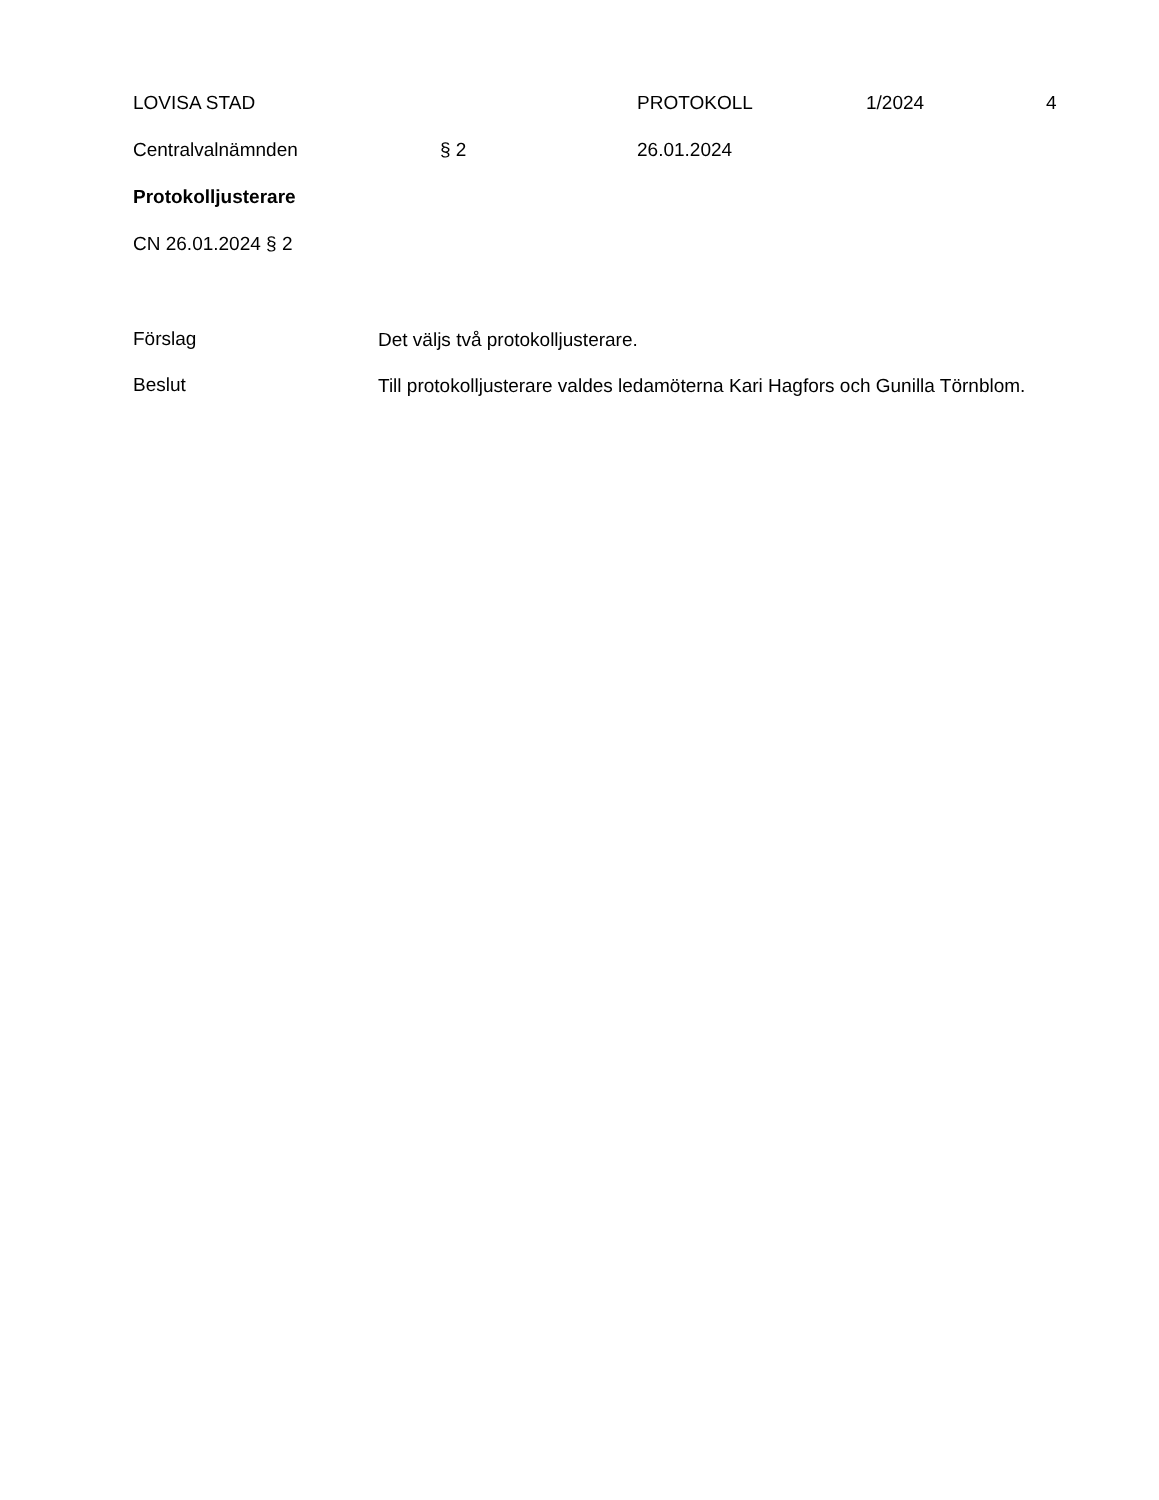LOVISA STAD PROTOKOLL 1/2024 4
Centralvalnämnden § 2 26.01.2024
Protokolljusterare
CN 26.01.2024 § 2
Förslag
Det väljs två protokolljusterare.
Beslut
Till protokolljusterare valdes ledamöterna Kari Hagfors och Gunilla Törnblom.